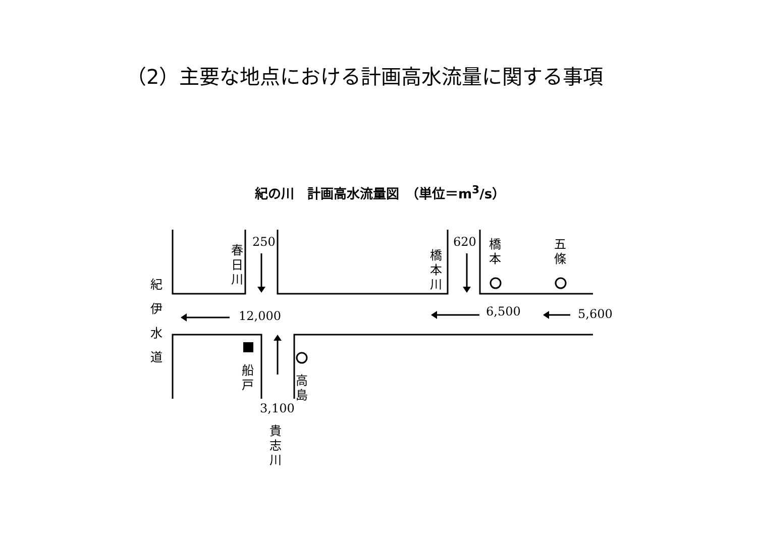（2）主要な地点における計画高水流量に関する事項
紀の川　計画高水流量図　（単位＝m<sup>3</sup>/s）
250 620
12,000 6,500 5,600
3,100
春 日 川
橋 本 川
橋 本
五 條
紀 伊 水 道
船 戸
高 島
貴 志 川